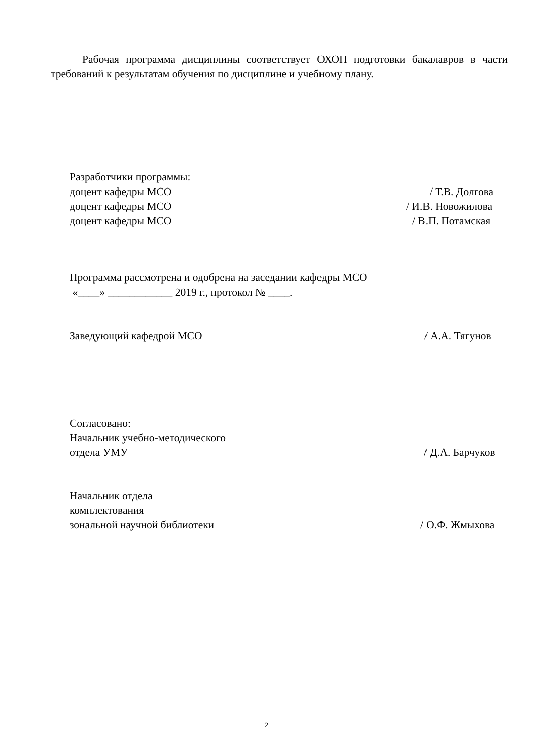Рабочая программа дисциплины соответствует ОХОП подготовки бакалавров в части требований к результатам обучения по дисциплине и учебному плану.
Разработчики программы:
доцент кафедры МСО / Т.В. Долгова
доцент кафедры МСО / И.В. Новожилова
доцент кафедры МСО / В.П. Потамская
Программа рассмотрена и одобрена на заседании кафедры МСО
«____» ____________ 2019 г., протокол № ____.
Заведующий кафедрой МСО / А.А. Тягунов
Согласовано:
Начальник учебно-методического
отдела УМУ / Д.А. Барчуков
Начальник отдела
комплектования
зональной научной библиотеки / О.Ф. Жмыхова
2